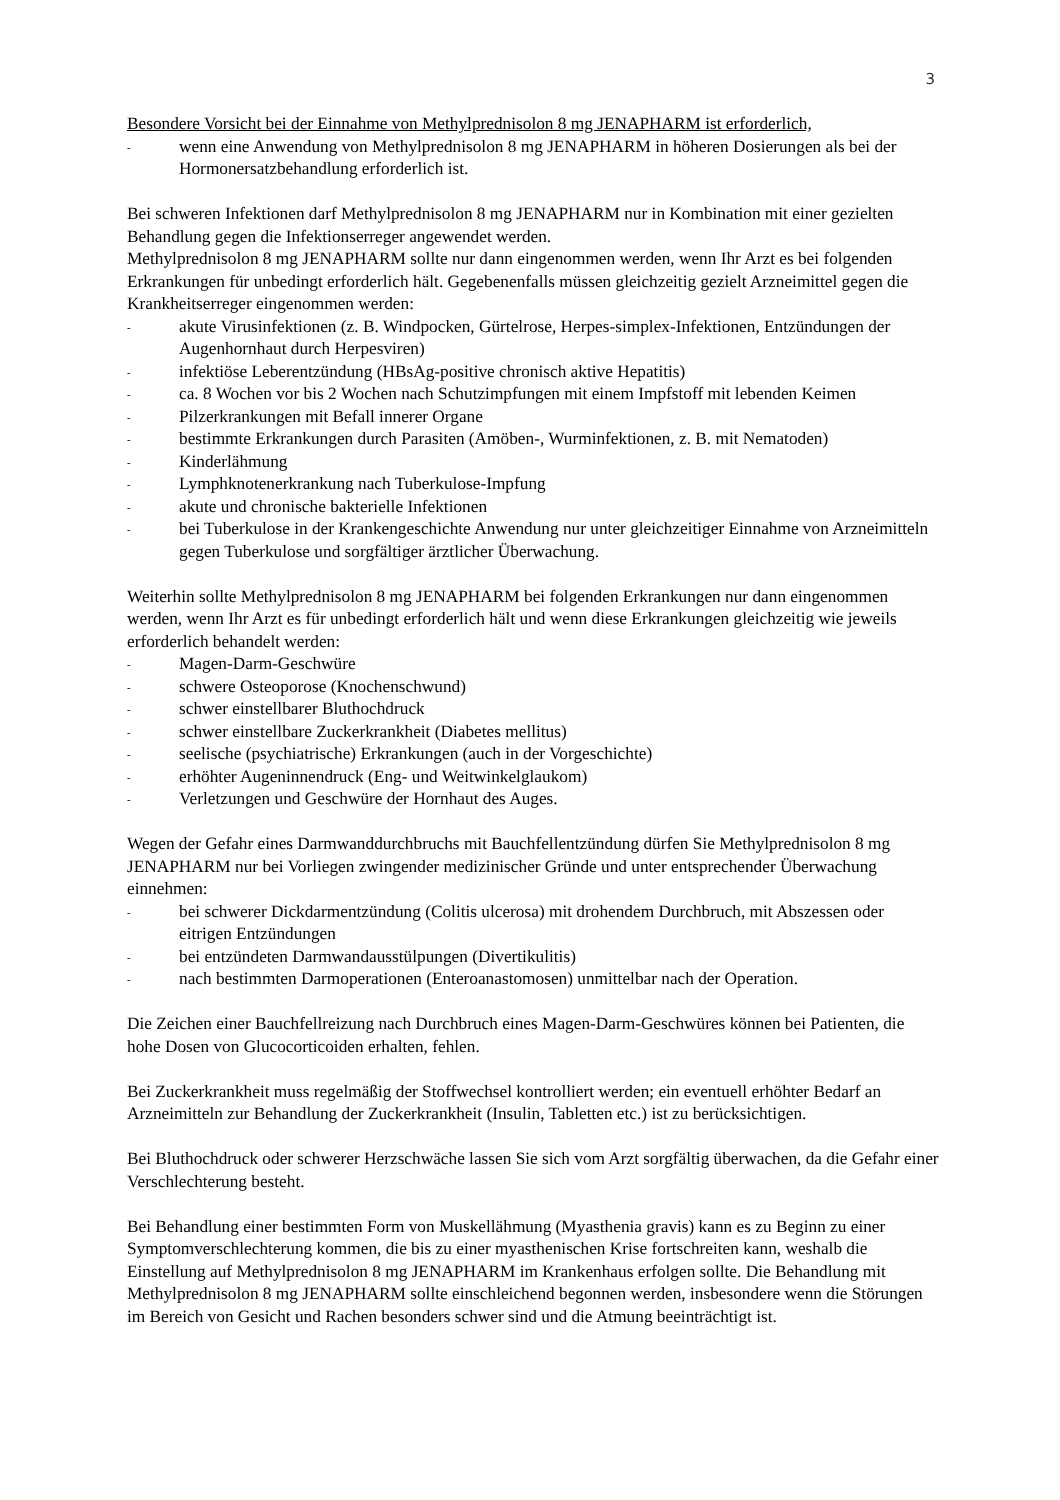3
Besondere Vorsicht bei der Einnahme von Methylprednisolon 8 mg JENAPHARM ist erforderlich,
- wenn eine Anwendung von Methylprednisolon 8 mg JENAPHARM in höheren Dosierungen als bei der Hormonersatzbehandlung erforderlich ist.
Bei schweren Infektionen darf Methylprednisolon 8 mg JENAPHARM nur in Kombination mit einer gezielten Behandlung gegen die Infektionserreger angewendet werden.
Methylprednisolon 8 mg JENAPHARM sollte nur dann eingenommen werden, wenn Ihr Arzt es bei folgenden Erkrankungen für unbedingt erforderlich hält. Gegebenenfalls müssen gleichzeitig gezielt Arzneimittel gegen die Krankheitserreger eingenommen werden:
- akute Virusinfektionen (z. B. Windpocken, Gürtelrose, Herpes-simplex-Infektionen, Entzündungen der Augenhornhaut durch Herpesviren)
- infektiöse Leberentzündung (HBsAg-positive chronisch aktive Hepatitis)
- ca. 8 Wochen vor bis 2 Wochen nach Schutzimpfungen mit einem Impfstoff mit lebenden Keimen
- Pilzerkrankungen mit Befall innerer Organe
- bestimmte Erkrankungen durch Parasiten (Amöben-, Wurminfektionen, z. B. mit Nematoden)
- Kinderlähmung
- Lymphknotenerkrankung nach Tuberkulose-Impfung
- akute und chronische bakterielle Infektionen
- bei Tuberkulose in der Krankengeschichte Anwendung nur unter gleichzeitiger Einnahme von Arzneimitteln gegen Tuberkulose und sorgfältiger ärztlicher Überwachung.
Weiterhin sollte Methylprednisolon 8 mg JENAPHARM bei folgenden Erkrankungen nur dann eingenommen werden, wenn Ihr Arzt es für unbedingt erforderlich hält und wenn diese Erkrankungen gleichzeitig wie jeweils erforderlich behandelt werden:
- Magen-Darm-Geschwüre
- schwere Osteoporose (Knochenschwund)
- schwer einstellbarer Bluthochdruck
- schwer einstellbare Zuckerkrankheit (Diabetes mellitus)
- seelische (psychiatrische) Erkrankungen (auch in der Vorgeschichte)
- erhöhter Augeninnendruck (Eng- und Weitwinkelglaukom)
- Verletzungen und Geschwüre der Hornhaut des Auges.
Wegen der Gefahr eines Darmwanddurchbruchs mit Bauchfellentzündung dürfen Sie Methylprednisolon 8 mg JENAPHARM nur bei Vorliegen zwingender medizinischer Gründe und unter entsprechender Überwachung einnehmen:
- bei schwerer Dickdarmentzündung (Colitis ulcerosa) mit drohendem Durchbruch, mit Abszessen oder eitrigen Entzündungen
- bei entzündeten Darmwandausstülpungen (Divertikulitis)
- nach bestimmten Darmoperationen (Enteroanastomosen) unmittelbar nach der Operation.
Die Zeichen einer Bauchfellreizung nach Durchbruch eines Magen-Darm-Geschwüres können bei Patienten, die hohe Dosen von Glucocorticoiden erhalten, fehlen.
Bei Zuckerkrankheit muss regelmäßig der Stoffwechsel kontrolliert werden; ein eventuell erhöhter Bedarf an Arzneimitteln zur Behandlung der Zuckerkrankheit (Insulin, Tabletten etc.) ist zu berücksichtigen.
Bei Bluthochdruck oder schwerer Herzschwäche lassen Sie sich vom Arzt sorgfältig überwachen, da die Gefahr einer Verschlechterung besteht.
Bei Behandlung einer bestimmten Form von Muskellähmung (Myasthenia gravis) kann es zu Beginn zu einer Symptomverschlechterung kommen, die bis zu einer myasthenischen Krise fortschreiten kann, weshalb die Einstellung auf Methylprednisolon 8 mg JENAPHARM im Krankenhaus erfolgen sollte. Die Behandlung mit Methylprednisolon 8 mg JENAPHARM sollte einschleichend begonnen werden, insbesondere wenn die Störungen im Bereich von Gesicht und Rachen besonders schwer sind und die Atmung beeinträchtigt ist.